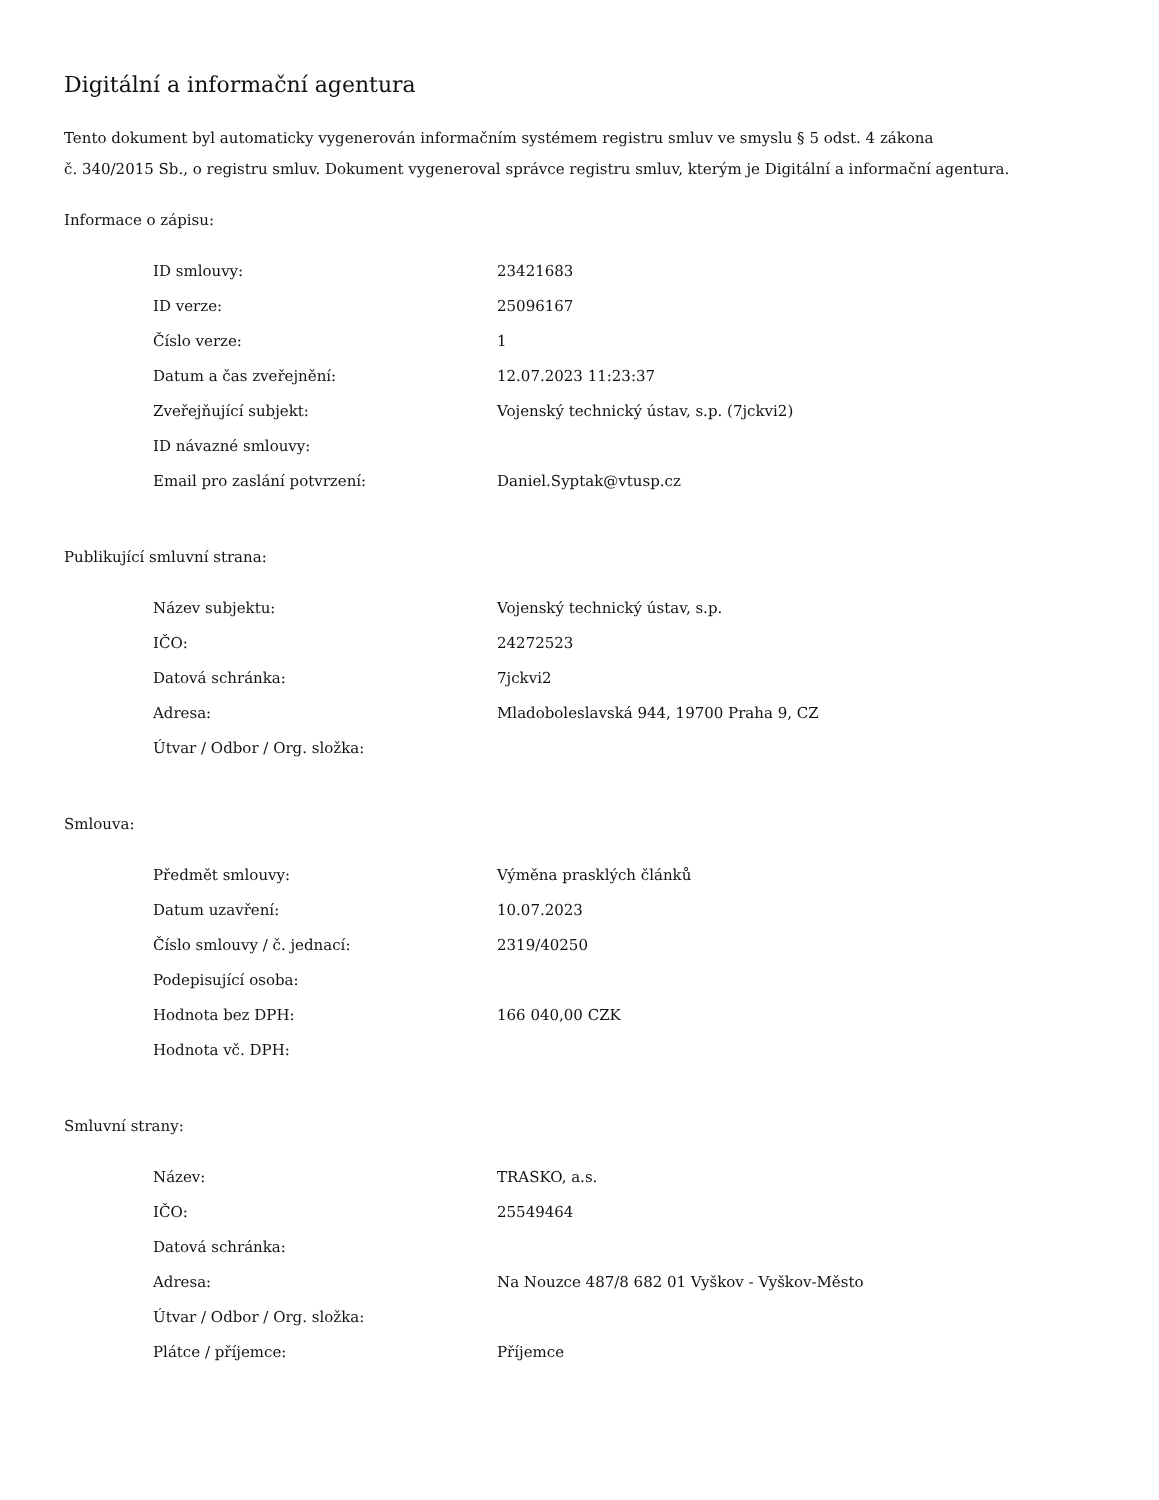Digitální a informační agentura
Tento dokument byl automaticky vygenerován informačním systémem registru smluv ve smyslu § 5 odst. 4 zákona
č. 340/2015 Sb., o registru smluv. Dokument vygeneroval správce registru smluv, kterým je Digitální a informační agentura.
Informace o zápisu:
| ID smlouvy: | 23421683 |
| ID verze: | 25096167 |
| Číslo verze: | 1 |
| Datum a čas zveřejnění: | 12.07.2023 11:23:37 |
| Zveřejňující subjekt: | Vojenský technický ústav, s.p. (7jckvi2) |
| ID návazné smlouvy: | |
| Email pro zaslání potvrzení: | Daniel.Syptak@vtusp.cz |
Publikující smluvní strana:
| Název subjektu: | Vojenský technický ústav, s.p. |
| IČO: | 24272523 |
| Datová schránka: | 7jckvi2 |
| Adresa: | Mladoboleslavská 944, 19700 Praha 9, CZ |
| Útvar / Odbor / Org. složka: | |
Smlouva:
| Předmět smlouvy: | Výměna prasklých článků |
| Datum uzavření: | 10.07.2023 |
| Číslo smlouvy / č. jednací: | 2319/40250 |
| Podepisující osoba: | |
| Hodnota bez DPH: | 166 040,00 CZK |
| Hodnota vč. DPH: | |
Smluvní strany:
| Název: | TRASKO, a.s. |
| IČO: | 25549464 |
| Datová schránka: | |
| Adresa: | Na Nouzce 487/8 682 01 Vyškov - Vyškov-Město |
| Útvar / Odbor / Org. složka: | |
| Plátce / příjemce: | Příjemce |